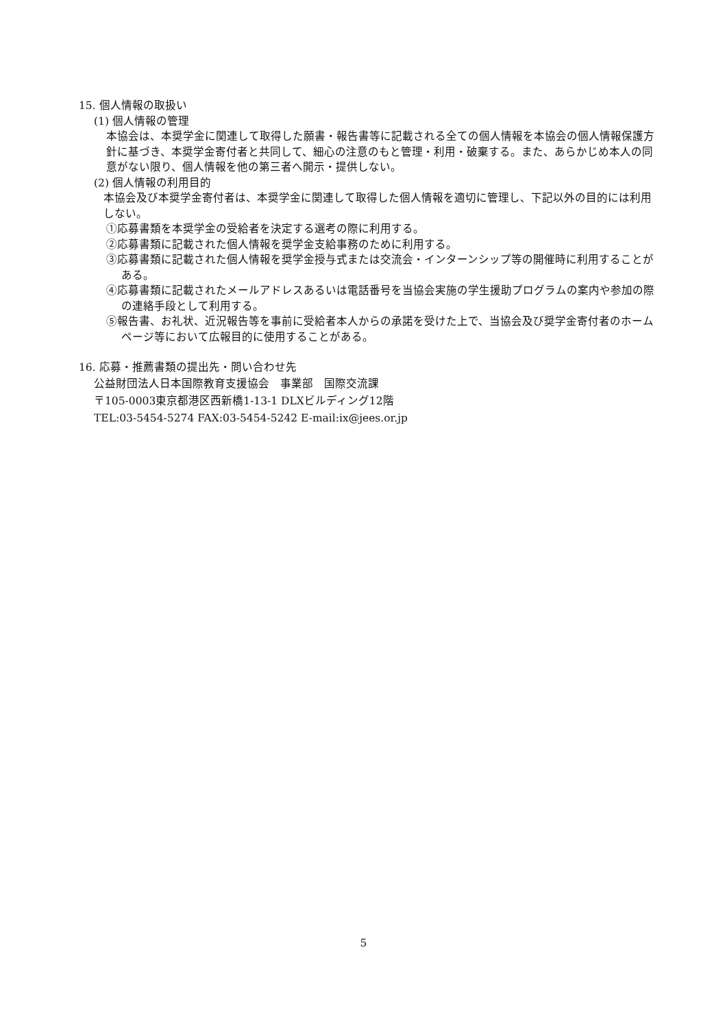15. 個人情報の取扱い
(1) 個人情報の管理
本協会は、本奨学金に関連して取得した願書・報告書等に記載される全ての個人情報を本協会の個人情報保護方針に基づき、本奨学金寄付者と共同して、細心の注意のもと管理・利用・破棄する。また、あらかじめ本人の同意がない限り、個人情報を他の第三者へ開示・提供しない。
(2) 個人情報の利用目的
本協会及び本奨学金寄付者は、本奨学金に関連して取得した個人情報を適切に管理し、下記以外の目的には利用しない。
①応募書類を本奨学金の受給者を決定する選考の際に利用する。
②応募書類に記載された個人情報を奨学金支給事務のために利用する。
③応募書類に記載された個人情報を奨学金授与式または交流会・インターンシップ等の開催時に利用することがある。
④応募書類に記載されたメールアドレスあるいは電話番号を当協会実施の学生援助プログラムの案内や参加の際の連絡手段として利用する。
⑤報告書、お礼状、近況報告等を事前に受給者本人からの承諾を受けた上で、当協会及び奨学金寄付者のホームページ等において広報目的に使用することがある。
16. 応募・推薦書類の提出先・問い合わせ先
公益財団法人日本国際教育支援協会　事業部　国際交流課
〒105-0003東京都港区西新橋1-13-1 DLXビルディング12階
TEL:03-5454-5274 FAX:03-5454-5242 E-mail:ix@jees.or.jp
5